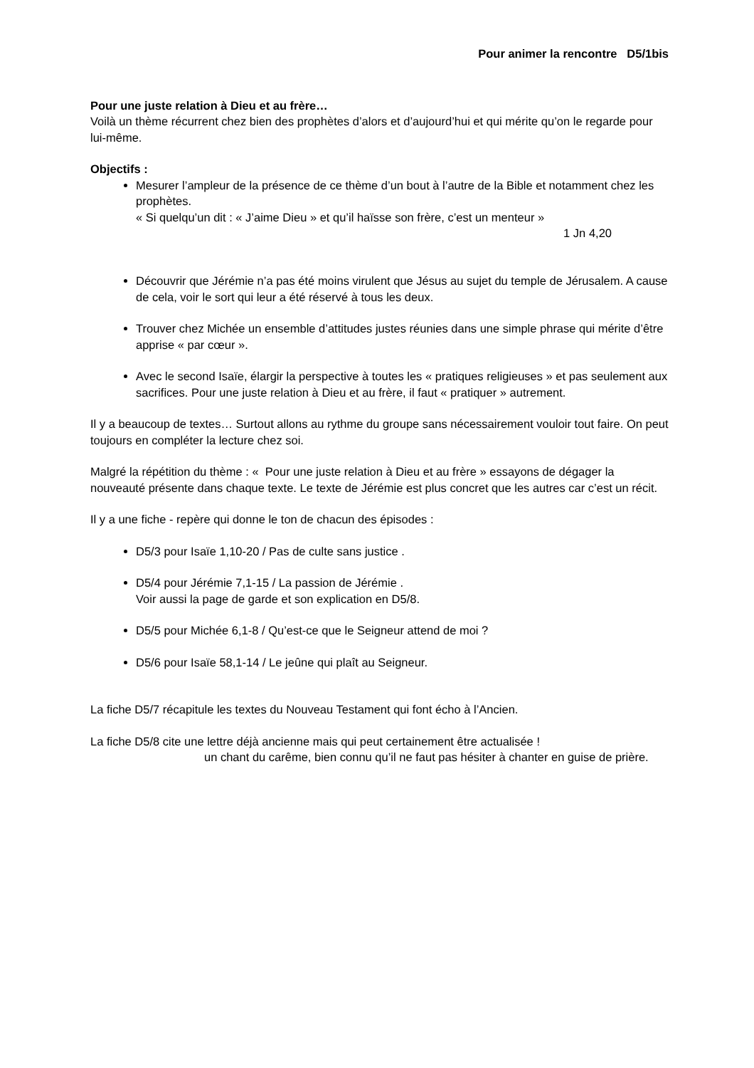Pour animer la rencontre D5/1bis
Pour une juste relation à Dieu et au frère…
Voilà un thème récurrent chez bien des prophètes d’alors et d’aujourd’hui et qui mérite qu’on le regarde pour lui-même.
Objectifs :
Mesurer l’ampleur de la présence de ce thème d’un bout à l’autre de la Bible et notamment chez les prophètes.
« Si quelqu’un dit : « J’aime Dieu » et qu’il haïsse son frère, c’est un menteur »
1 Jn 4,20
Découvrir que Jérémie n’a pas été moins virulent que Jésus au sujet du temple de Jérusalem. A cause de cela, voir le sort qui leur a été réservé à tous les deux.
Trouver chez Michée un ensemble d’attitudes justes réunies dans une simple phrase qui mérite d’être apprise « par cœur ».
Avec le second Isaïe, élargir la perspective à toutes les « pratiques religieuses » et pas seulement aux sacrifices. Pour une juste relation à Dieu et au frère, il faut « pratiquer » autrement.
Il y a beaucoup de textes… Surtout allons au rythme du groupe sans nécessairement vouloir tout faire. On peut toujours en compléter la lecture chez soi.
Malgré la répétition du thème : « Pour une juste relation à Dieu et au frère » essayons de dégager la nouveauté présente dans chaque texte. Le texte de Jérémie est plus concret que les autres car c’est un récit.
Il y a une fiche - repère qui donne le ton de chacun des épisodes :
D5/3 pour Isaïe 1,10-20 / Pas de culte sans justice .
D5/4 pour Jérémie 7,1-15 / La passion de Jérémie .
Voir aussi la page de garde et son explication en D5/8.
D5/5 pour Michée 6,1-8 / Qu’est-ce que le Seigneur attend de moi ?
D5/6 pour Isaïe 58,1-14 / Le jeûne qui plaît au Seigneur.
La fiche D5/7 récapitule les textes du Nouveau Testament qui font écho à l’Ancien.
La fiche D5/8 cite une lettre déjà ancienne mais qui peut certainement être actualisée !
un chant du carême, bien connu qu’il ne faut pas hésiter à chanter en guise de prière.